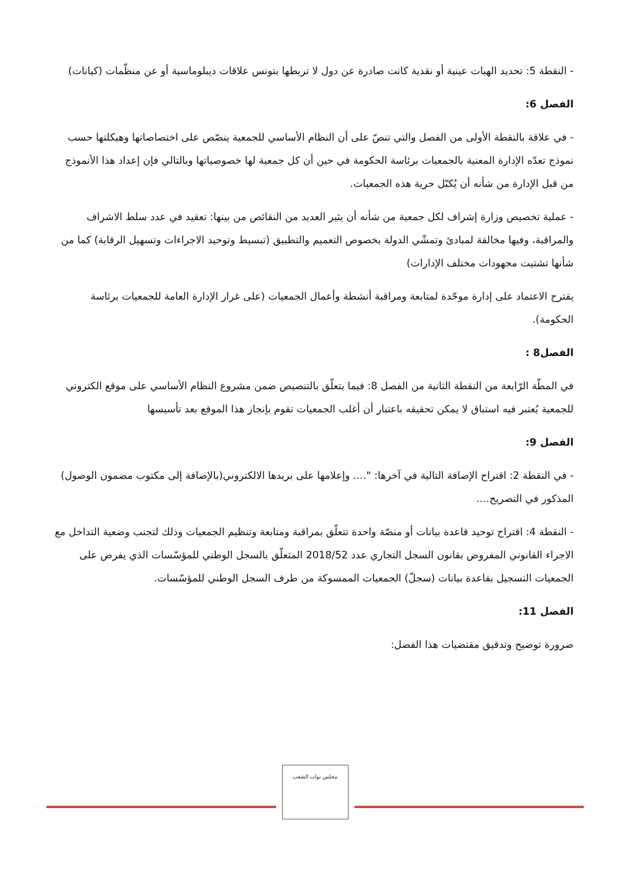- النقطة 5: تحديد الهبات عينية أو نقدية كانت صادرة عن دول لا تربطها بتونس علاقات ديبلوماسية أو عن منظّمات (كيانات)
الفصل 6:
- في علاقة بالنقطة الأولى من الفصل والتي تنصّ على أن النظام الأساسي للجمعية ينصّص على اختصاصاتها وهيكلتها حسب نموذج تعدّه الإدارة المعنية بالجمعيات برئاسة الحكومة في حين أن كل جمعية لها خصوصياتها وبالتالي فإن إعداد هذا الأنموذج من قبل الإدارة من شأنه أن يُكبّل حرية هذه الجمعيات.
- عملية تخصيص وزارة إشراف لكل جمعية من شأنه أن يثير العديد من النقائص من بينها: تعقيد في عدد سلط الاشراف والمراقبة، وفيها مخالفة لمبادئ وتمشّي الدولة بخصوص التعميم والتطبيق (تبسيط وتوحيد الاجراءات وتسهيل الرقابة) كما من شأنها تشتيت مجهودات مختلف الإدارات)
يقترح الاعتماد على إدارة موحّدة لمتابعة ومراقبة أنشطة وأعمال الجمعيات (على غرار الإدارة العامة للجمعيات برئاسة الحكومة).
الفصل8 :
في المطّة الرّابعة من النقطة الثانية من الفصل 8: فيما يتعلّق بالتنصيص ضمن مشروع النظام الأساسي على موقع الكتروني للجمعية يُعتبر فيه استباق لا يمكن تحقيقه باعتبار أن أغلب الجمعيات تقوم بإنجاز هذا الموقع بعد تأسيسها
الفصل 9:
- في النقطة 2: اقتراح الإضافة التالية في آخرها: "…. وإعلامها على بريدها الالكتروني(بالإضافة إلى مكتوب مضمون الوصول) المذكور في التصريح….
- النقطة 4: اقتراح توحيد قاعدة بيانات أو منصّة واحدة تتعلّق بمراقبة ومتابعة وتنظيم الجمعيات وذلك لتجنب وضعية التداخل مع الاجراء القانوني المفروض بقانون السجل التجاري عدد 2018/52 المتعلّق بالسجل الوطني للمؤسّسات الذي يفرض على الجمعيات التسجيل بقاعدة بيانات (سجلّ) الجمعيات الممسوكة من طرف السجل الوطني للمؤسّسات.
الفصل 11:
ضرورة توضيح وتدقيق مقتضيات هذا الفصل:
مجلس نواب الشعب